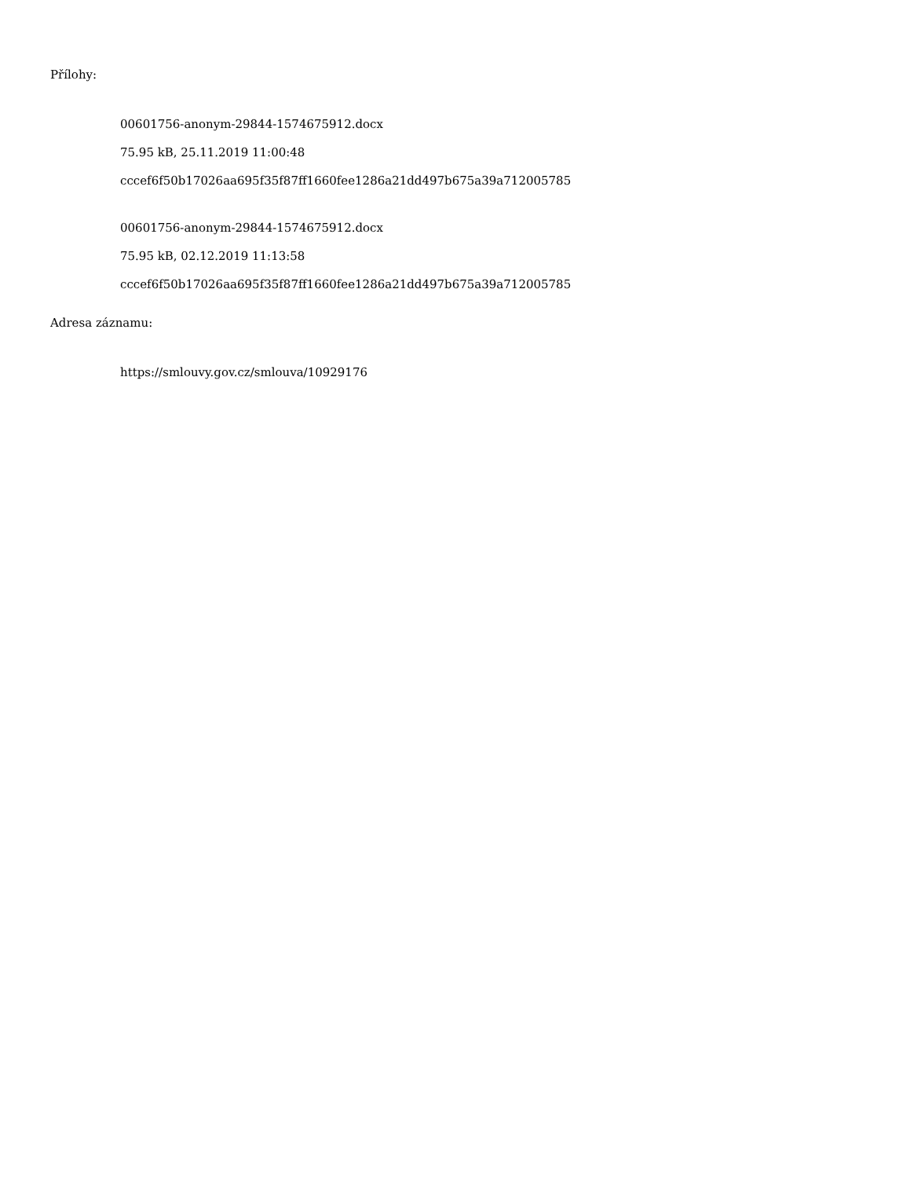Přílohy:
00601756-anonym-29844-1574675912.docx
75.95 kB, 25.11.2019 11:00:48
cccef6f50b17026aa695f35f87ff1660fee1286a21dd497b675a39a712005785
00601756-anonym-29844-1574675912.docx
75.95 kB, 02.12.2019 11:13:58
cccef6f50b17026aa695f35f87ff1660fee1286a21dd497b675a39a712005785
Adresa záznamu:
https://smlouvy.gov.cz/smlouva/10929176